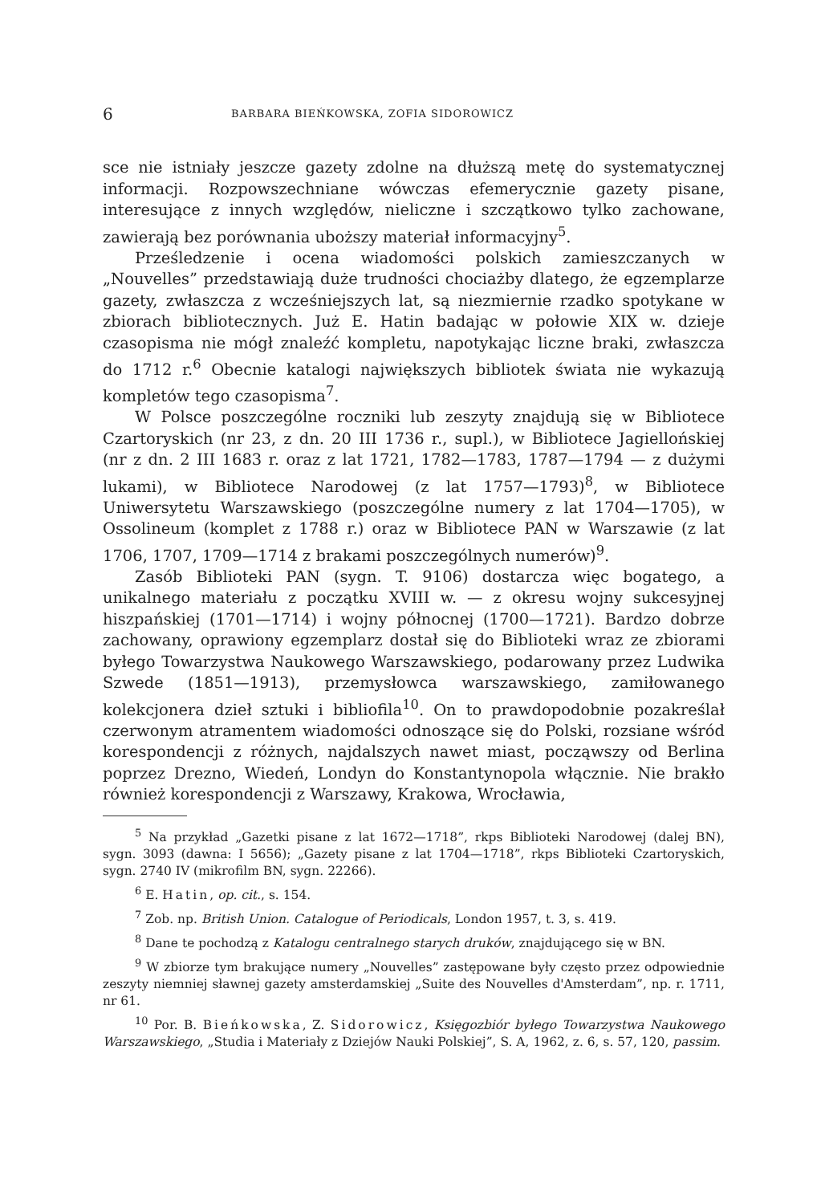6 BARBARA BIEŃKOWSKA, ZOFIA SIDOROWICZ
sce nie istniały jeszcze gazety zdolne na dłuższą metę do systematycznej informacji. Rozpowszechniane wówczas efemerycznie gazety pisane, interesujące z innych względów, nieliczne i szczątkowo tylko zachowane, zawierają bez porównania uboższy materiał informacyjny<sup>5</sup>.
Prześledzenie i ocena wiadomości polskich zamieszczanych w „Nouvelles” przedstawiają duże trudności chociażby dlatego, że egzemplarze gazety, zwłaszcza z wcześniejszych lat, są niezmiernie rzadko spotykane w zbiorach bibliotecznych. Już E. Hatin badając w połowie XIX w. dzieje czasopisma nie mógł znaleźć kompletu, napotykając liczne braki, zwłaszcza do 1712 r.<sup>6</sup> Obecnie katalogi największych bibliotek świata nie wykazują kompletów tego czasopisma<sup>7</sup>.
W Polsce poszczególne roczniki lub zeszyty znajdują się w Bibliotece Czartoryskich (nr 23, z dn. 20 III 1736 r., supl.), w Bibliotece Jagiellońskiej (nr z dn. 2 III 1683 r. oraz z lat 1721, 1782—1783, 1787—1794 — z dużymi lukami), w Bibliotece Narodowej (z lat 1757—1793)<sup>8</sup>, w Bibliotece Uniwersytetu Warszawskiego (poszczególne numery z lat 1704—1705), w Ossolineum (komplet z 1788 r.) oraz w Bibliotece PAN w Warszawie (z lat 1706, 1707, 1709—1714 z brakami poszczególnych numerów)<sup>9</sup>.
Zasób Biblioteki PAN (sygn. T. 9106) dostarcza więc bogatego, a unikalnego materiału z początku XVIII w. — z okresu wojny sukcesyjnej hiszpańskiej (1701—1714) i wojny północnej (1700—1721). Bardzo dobrze zachowany, oprawiony egzemplarz dostał się do Biblioteki wraz ze zbiorami byłego Towarzystwa Naukowego Warszawskiego, podarowany przez Ludwika Szwede (1851—1913), przemysłowca warszawskiego, zamiłowanego kolekcjonera dzieł sztuki i bibliofila<sup>10</sup>. On to prawdopodobnie pozakreślał czerwonym atramentem wiadomości odnoszące się do Polski, rozsiane wśród korespondencji z różnych, najdalszych nawet miast, począwszy od Berlina poprzez Drezno, Wiedeń, Londyn do Konstantynopola włącznie. Nie brakło również korespondencji z Warszawy, Krakowa, Wrocławia,
<sup>5</sup> Na przykład „Gazetki pisane z lat 1672—1718”, rkps Biblioteki Narodowej (dalej BN), sygn. 3093 (dawna: I 5656); „Gazety pisane z lat 1704—1718”, rkps Biblioteki Czartoryskich, sygn. 2740 IV (mikrofilm BN, sygn. 22266).
<sup>6</sup> E. Hatin, op. cit., s. 154.
<sup>7</sup> Zob. np. British Union. Catalogue of Periodicals, London 1957, t. 3, s. 419.
<sup>8</sup> Dane te pochodzą z Katalogu centralnego starych druków, znajdującego się w BN.
<sup>9</sup> W zbiorze tym brakujące numery „Nouvelles” zastępowane były często przez odpowiednie zeszyty niemniej sławnej gazety amsterdamskiej „Suite des Nouvelles d'Amsterdam”, np. r. 1711, nr 61.
<sup>10</sup> Por. B. Bieńkowska, Z. Sidorowicz, Księgozbiór byłego Towarzystwa Naukowego Warszawskiego, „Studia i Materiały z Dziejów Nauki Polskiej”, S. A, 1962, z. 6, s. 57, 120, passim.